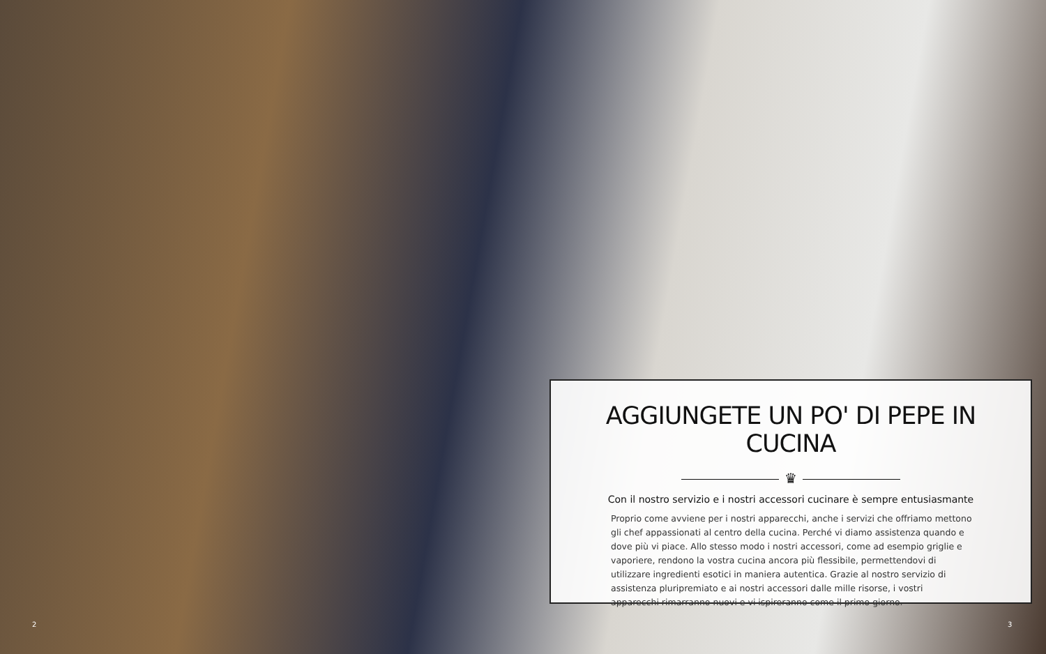AGGIUNGETE UN PO' DI PEPE IN CUCINA
♛
Con il nostro servizio e i nostri accessori cucinare è sempre entusiasmante
Proprio come avviene per i nostri apparecchi, anche i servizi che offriamo mettono gli chef appassionati al centro della cucina. Perché vi diamo assistenza quando e dove più vi piace. Allo stesso modo i nostri accessori, come ad esempio griglie e vaporiere, rendono la vostra cucina ancora più flessibile, permettendovi di utilizzare ingredienti esotici in maniera autentica. Grazie al nostro servizio di assistenza pluripremiato e ai nostri accessori dalle mille risorse, i vostri apparecchi rimarranno nuovi e vi ispireranno come il primo giorno.
2 3